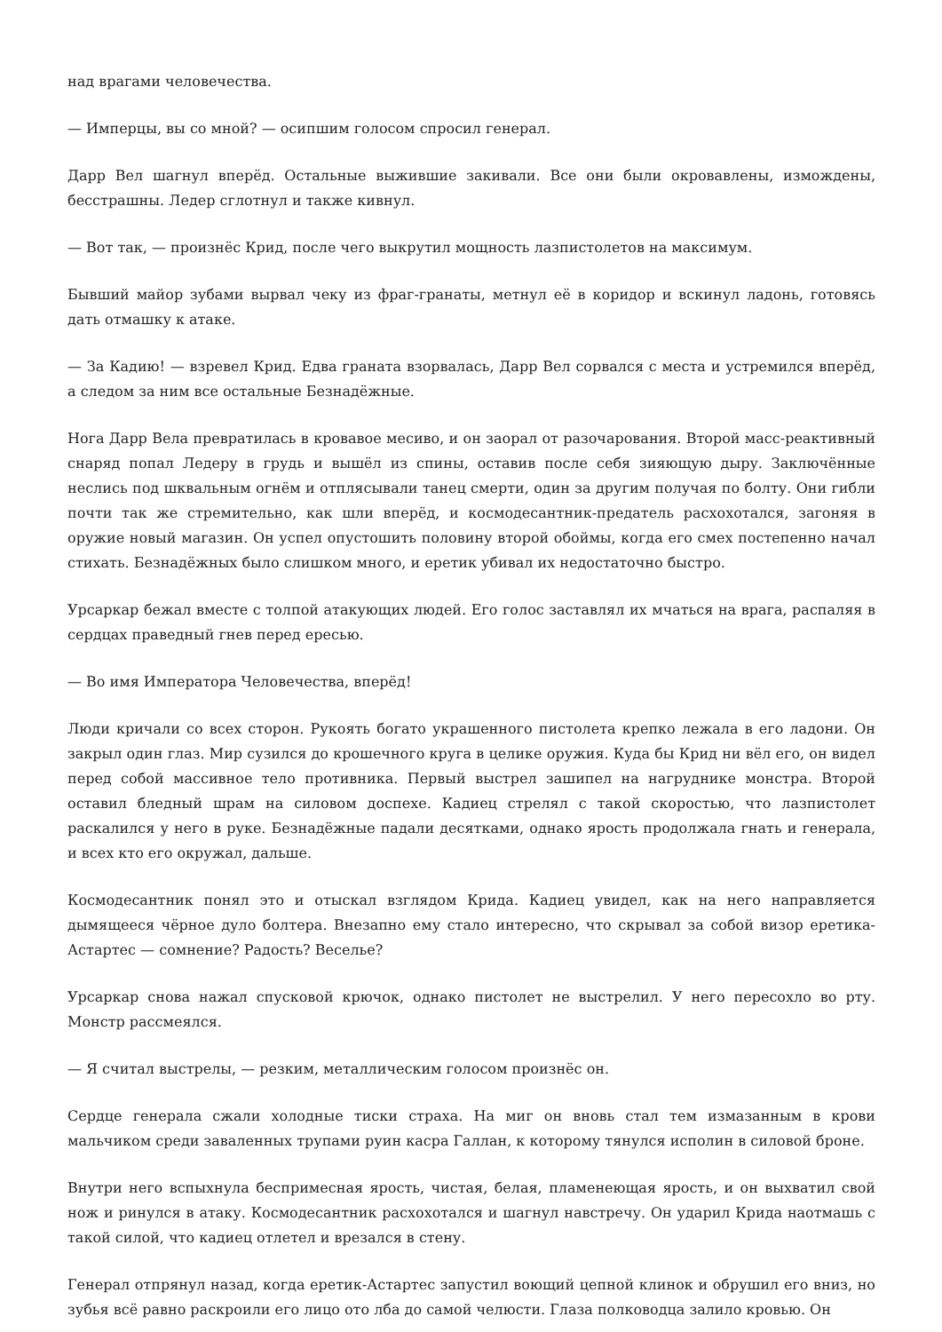над врагами человечества.
— Имперцы, вы со мной? — осипшим голосом спросил генерал.
Дарр Вел шагнул вперёд. Остальные выжившие закивали. Все они были окровавлены, измождены, бесстрашны. Ледер сглотнул и также кивнул.
— Вот так, — произнёс Крид, после чего выкрутил мощность лазпистолетов на максимум.
Бывший майор зубами вырвал чеку из фраг-гранаты, метнул её в коридор и вскинул ладонь, готовясь дать отмашку к атаке.
— За Кадию! — взревел Крид. Едва граната взорвалась, Дарр Вел сорвался с места и устремился вперёд, а следом за ним все остальные Безнадёжные.
Нога Дарр Вела превратилась в кровавое месиво, и он заорал от разочарования. Второй масс-реактивный снаряд попал Ледеру в грудь и вышёл из спины, оставив после себя зияющую дыру. Заключённые неслись под шквальным огнём и отплясывали танец смерти, один за другим получая по болту. Они гибли почти так же стремительно, как шли вперёд, и космодесантник-предатель расхохотался, загоняя в оружие новый магазин. Он успел опустошить половину второй обоймы, когда его смех постепенно начал стихать. Безнадёжных было слишком много, и еретик убивал их недостаточно быстро.
Урсаркар бежал вместе с толпой атакующих людей. Его голос заставлял их мчаться на врага, распаляя в сердцах праведный гнев перед ересью.
— Во имя Императора Человечества, вперёд!
Люди кричали со всех сторон. Рукоять богато украшенного пистолета крепко лежала в его ладони. Он закрыл один глаз. Мир сузился до крошечного круга в целике оружия. Куда бы Крид ни вёл его, он видел перед собой массивное тело противника. Первый выстрел зашипел на нагруднике монстра. Второй оставил бледный шрам на силовом доспехе. Кадиец стрелял с такой скоростью, что лазпистолет раскалился у него в руке. Безнадёжные падали десятками, однако ярость продолжала гнать и генерала, и всех кто его окружал, дальше.
Космодесантник понял это и отыскал взглядом Крида. Кадиец увидел, как на него направляется дымящееся чёрное дуло болтера. Внезапно ему стало интересно, что скрывал за собой визор еретика-Астартес — сомнение? Радость? Веселье?
Урсаркар снова нажал спусковой крючок, однако пистолет не выстрелил. У него пересохло во рту. Монстр рассмеялся.
— Я считал выстрелы, — резким, металлическим голосом произнёс он.
Сердце генерала сжали холодные тиски страха. На миг он вновь стал тем измазанным в крови мальчиком среди заваленных трупами руин касра Галлан, к которому тянулся исполин в силовой броне.
Внутри него вспыхнула беспримесная ярость, чистая, белая, пламенеющая ярость, и он выхватил свой нож и ринулся в атаку. Космодесантник расхохотался и шагнул навстречу. Он ударил Крида наотмашь с такой силой, что кадиец отлетел и врезался в стену.
Генерал отпрянул назад, когда еретик-Астартес запустил воющий цепной клинок и обрушил его вниз, но зубья всё равно раскроили его лицо ото лба до самой челюсти. Глаза полководца залило кровью. Он